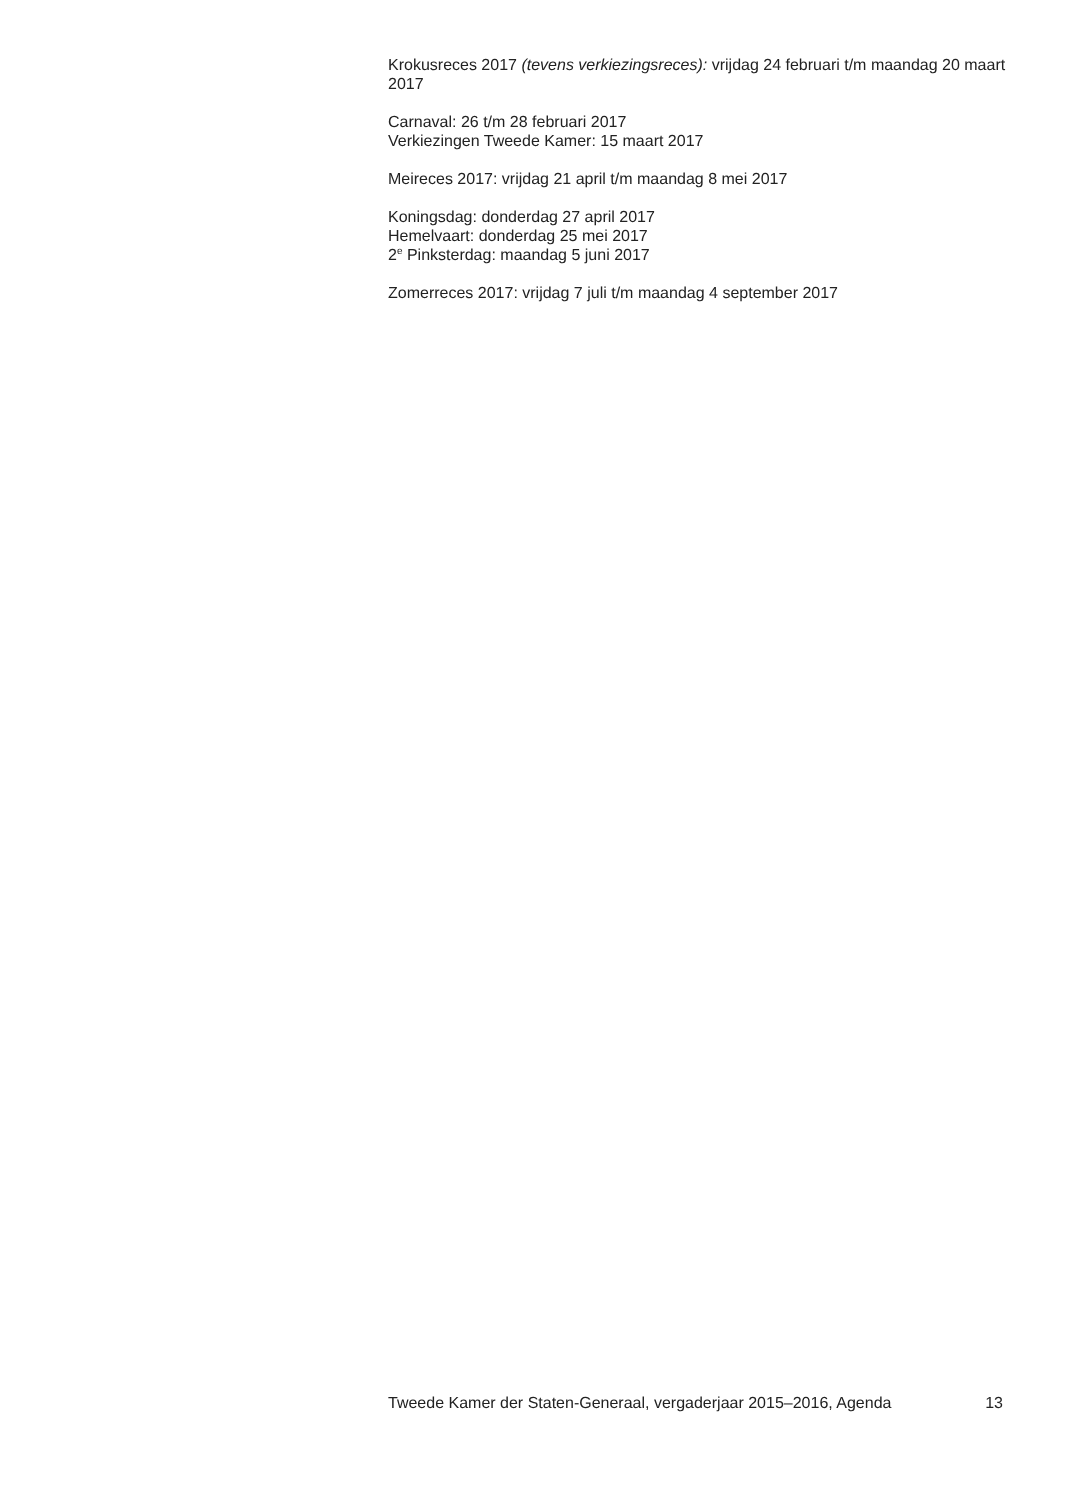Krokusreces 2017 (tevens verkiezingsreces): vrijdag 24 februari t/m maandag 20 maart 2017
Carnaval: 26 t/m 28 februari 2017
Verkiezingen Tweede Kamer: 15 maart 2017
Meireces 2017: vrijdag 21 april t/m maandag 8 mei 2017
Koningsdag: donderdag 27 april 2017
Hemelvaart: donderdag 25 mei 2017
2<sup>e</sup> Pinksterdag: maandag 5 juni 2017
Zomerreces 2017: vrijdag 7 juli t/m maandag 4 september 2017
Tweede Kamer der Staten-Generaal, vergaderjaar 2015–2016, Agenda 13